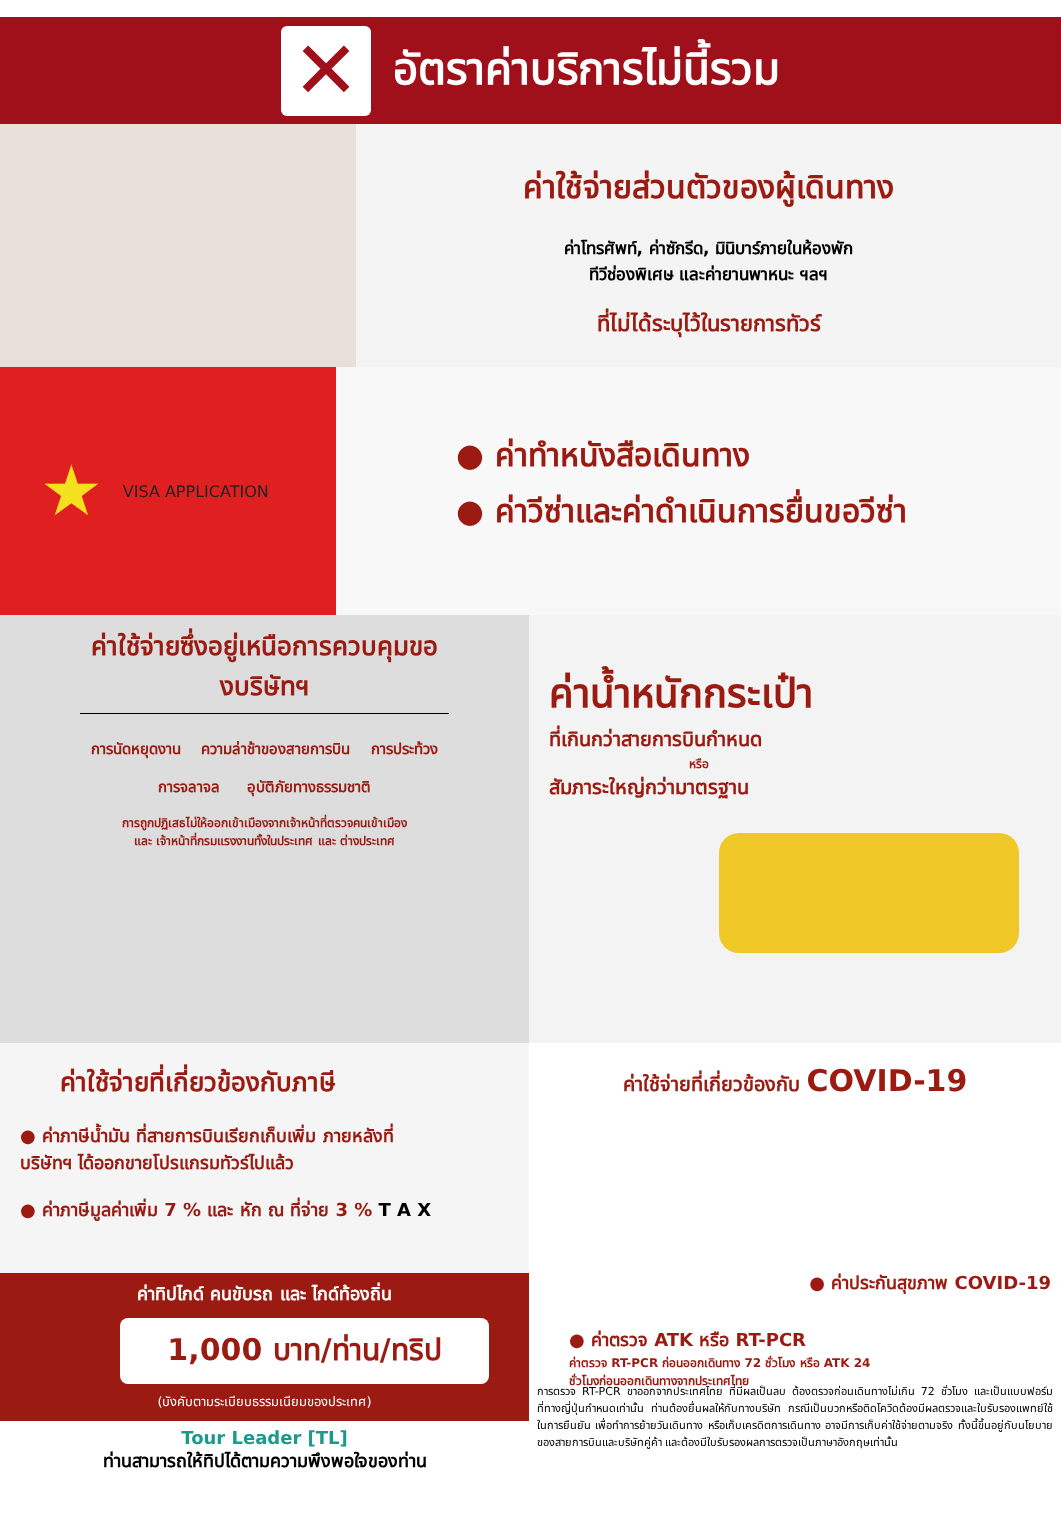✕
อัตราค่าบริการไม่นี้รวม
ค่าใช้จ่ายส่วนตัวของผู้เดินทาง
ค่าโทรศัพท์, ค่าซักรีด, มินิบาร์ภายในห้องพัก
ทีวีช่องพิเศษ และค่ายานพาหนะ ฯลฯ
ที่ไม่ได้ระบุไว้ในรายการทัวร์
★ VISA APPLICATION
● ค่าทำหนังสือเดินทาง
● ค่าวีซ่าและค่าดำเนินการยื่นขอวีซ่า
ค่าใช้จ่ายซึ่งอยู่เหนือการควบคุมของบริษัทฯ
การนัดหยุดงาน ความล่าช้าของสายการบิน การประท้วง
การจลาจล อุบัติภัยทางธรรมชาติ
การถูกปฏิเสธไม่ให้ออกเข้าเมืองจากเจ้าหน้าที่ตรวจคนเข้าเมือง
และ เจ้าหน้าที่กรมแรงงานทั้งในประเทศ และ ต่างประเทศ
ค่าน้ำหนักกระเป๋า
ที่เกินกว่าสายการบินกำหนด
หรือ
สัมภาระใหญ่กว่ามาตรฐาน
ค่าใช้จ่ายที่เกี่ยวข้องกับภาษี
● ค่าภาษีน้ำมัน ที่สายการบินเรียกเก็บเพิ่ม ภายหลังที่บริษัทฯ ได้ออกขายโปรแกรมทัวร์ไปแล้ว
● ค่าภาษีมูลค่าเพิ่ม 7 % และ หัก ณ ที่จ่าย 3 % T A X
ค่าทิปไกด์ คนขับรถ และ ไกด์ท้องถิ่น
1,000 บาท/ท่าน/ทริป
(บังคับตามระเบียบธรรมเนียมของประเทศ)
ค่าใช้จ่ายที่เกี่ยวข้องกับ COVID-19
● ค่าประกันสุขภาพ COVID-19
● ค่าตรวจ ATK หรือ RT-PCR
ค่าตรวจ RT-PCR ก่อนออกเดินทาง 72 ชั่วโมง หรือ ATK 24
ชั่วโมงก่อนออกเดินทางจากประเทศไทย
Tour Leader [TL]
ท่านสามารถให้ทิปได้ตามความพึงพอใจของท่าน
การตรวจ RT-PCR ขาออกจากประเทศไทย ที่มีผลเป็นลบ ต้องตรวจก่อนเดินทางไม่เกิน 72 ชั่วโมง และเป็นแบบฟอร์มที่ทางญี่ปุ่นกำหนดเท่านั้น ท่านต้องยื่นผลให้กับทางบริษัท กรณีเป็นบวกหรือติดโควิดต้องมีผลตรวจและใบรับรองแพทย์ใช้ในการยืนยัน เพื่อทำการย้ายวันเดินทาง หรือเก็บเครดิตการเดินทาง อาจมีการเก็บค่าใช้จ่ายตามจริง ทั้งนี้ขึ้นอยู่กับนโยบายของสายการบินและบริษัทคู่ค้า และต้องมีใบรับรองผลการตรวจเป็นภาษาอังกฤษเท่านั้น